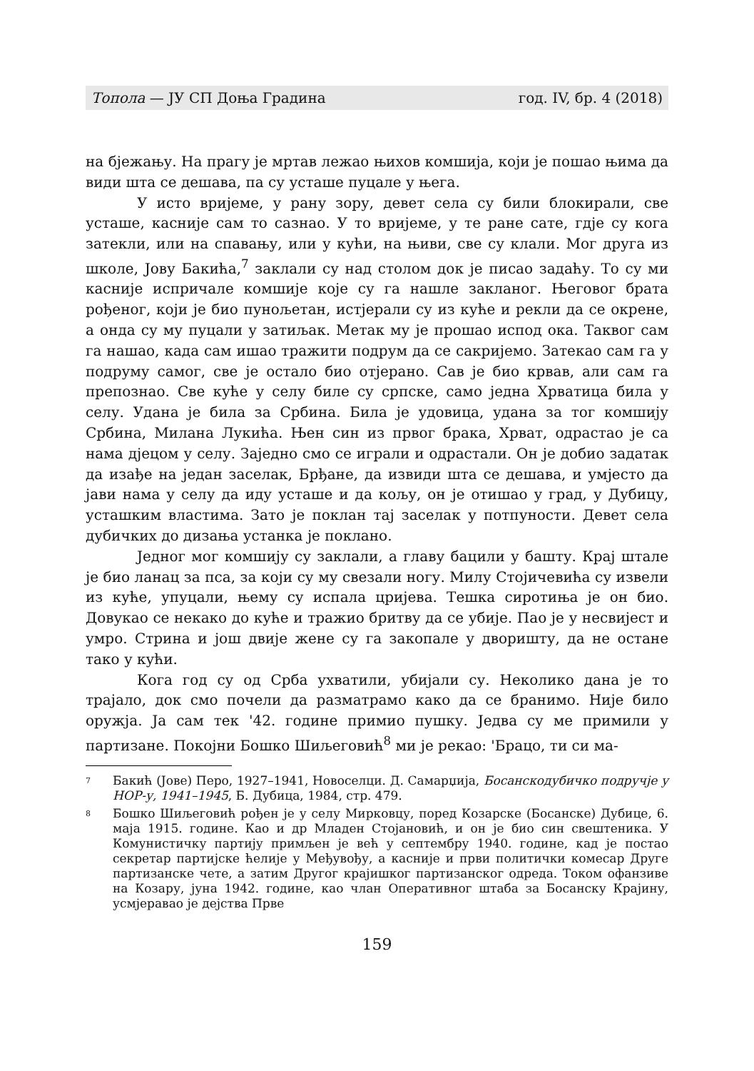Топола — ЈУ СП Доња Градина год. IV, бр. 4 (2018)
на бјежању. На прагу је мртав лежао њихов комшија, који је пошао њима да види шта се дешава, па су усташе пуцале у њега.
У исто вријеме, у рану зору, девет села су били блокирали, све усташе, касније сам то сазнао. У то вријеме, у те ране сате, гдје су кога затекли, или на спавању, или у кући, на њиви, све су клали. Мог друга из школе, Јову Бакића,<sup>7</sup> заклали су над столом док је писао задаћу. То су ми касније испричале комшије које су га нашле закланог. Његовог брата рођеног, који је био пунољетан, истјерали су из куће и рекли да се окрене, а онда су му пуцали у затиљак. Метак му је прошао испод ока. Таквог сам га нашао, када сам ишао тражити подрум да се сакријемо. Затекао сам га у подруму самог, све је остало био отјерано. Сав је био крвав, али сам га препознао. Све куће у селу биле су српске, само једна Хрватица била у селу. Удана је била за Србина. Била је удовица, удана за тог комшију Србина, Милана Лукића. Њен син из првог брака, Хрват, одрастао је са нама дјецом у селу. Заједно смо се играли и одрастали. Он је добио задатак да изађе на један заселак, Брђане, да извиди шта се дешава, и умјесто да јави нама у селу да иду усташе и да кољу, он је отишао у град, у Дубицу, усташким властима. Зато је поклан тај заселак у потпуности. Девет села дубичких до дизања устанка је поклано.
Једног мог комшију су заклали, а главу бацили у башту. Крај штале је био ланац за пса, за који су му свезали ногу. Милу Стојичевића су извели из куће, упуцали, њему су испала цријева. Тешка сиротиња је он био. Довукао се некако до куће и тражио бритву да се убије. Пао је у несвијест и умро. Стрина и још двије жене су га закопале у дворишту, да не остане тако у кући.
Кога год су од Срба ухватили, убијали су. Неколико дана је то трајало, док смо почели да разматрамо како да се бранимо. Није било оружја. Ја сам тек '42. године примио пушку. Једва су ме примили у партизане. Покојни Бошко Шиљеговић<sup>8</sup> ми је рекао: 'Брацо, ти си ма-
7 Бакић (Јове) Перо, 1927–1941, Новоселци. Д. Самарџија, Босанскодубичко подручје у НОР-у, 1941–1945, Б. Дубица, 1984, стр. 479.
8 Бошко Шиљеговић рођен је у селу Мирковцу, поред Козарске (Босанске) Дубице, 6. маја 1915. године. Као и др Младен Стојановић, и он је био син свештеника. У Комунистичку партију примљен је већ у септембру 1940. године, кад је постао секретар партијске ћелије у Међувођу, а касније и први политички комесар Друге партизанске чете, а затим Другог крајишког партизанског одреда. Током офанзиве на Козару, јуна 1942. године, као члан Оперативног штаба за Босанску Крајину, усмјеравао је дејства Прве
159